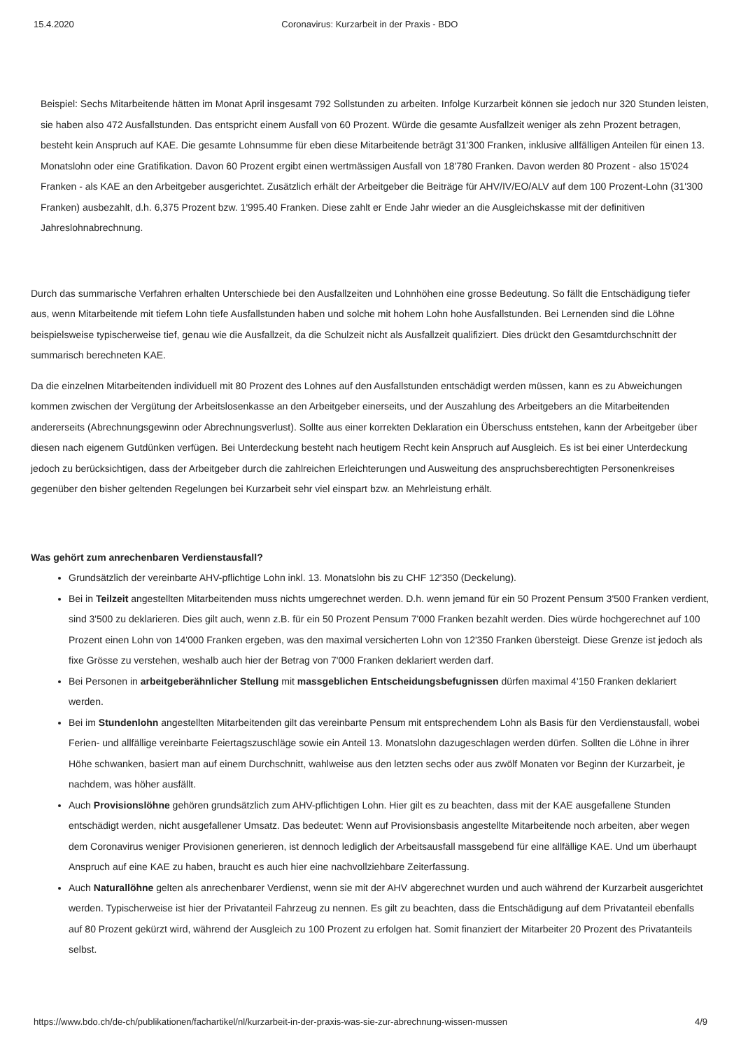15.4.2020 Coronavirus: Kurzarbeit in der Praxis - BDO
Beispiel: Sechs Mitarbeitende hätten im Monat April insgesamt 792 Sollstunden zu arbeiten. Infolge Kurzarbeit können sie jedoch nur 320 Stunden leisten, sie haben also 472 Ausfallstunden. Das entspricht einem Ausfall von 60 Prozent. Würde die gesamte Ausfallzeit weniger als zehn Prozent betragen, besteht kein Anspruch auf KAE. Die gesamte Lohnsumme für eben diese Mitarbeitende beträgt 31'300 Franken, inklusive allfälligen Anteilen für einen 13. Monatslohn oder eine Gratifikation. Davon 60 Prozent ergibt einen wertmässigen Ausfall von 18'780 Franken. Davon werden 80 Prozent - also 15'024 Franken - als KAE an den Arbeitgeber ausgerichtet. Zusätzlich erhält der Arbeitgeber die Beiträge für AHV/IV/EO/ALV auf dem 100 Prozent-Lohn (31'300 Franken) ausbezahlt, d.h. 6,375 Prozent bzw. 1'995.40 Franken. Diese zahlt er Ende Jahr wieder an die Ausgleichskasse mit der definitiven Jahreslohnabrechnung.
Durch das summarische Verfahren erhalten Unterschiede bei den Ausfallzeiten und Lohnhöhen eine grosse Bedeutung. So fällt die Entschädigung tiefer aus, wenn Mitarbeitende mit tiefem Lohn tiefe Ausfallstunden haben und solche mit hohem Lohn hohe Ausfallstunden. Bei Lernenden sind die Löhne beispielsweise typischerweise tief, genau wie die Ausfallzeit, da die Schulzeit nicht als Ausfallzeit qualifiziert. Dies drückt den Gesamtdurchschnitt der summarisch berechneten KAE.
Da die einzelnen Mitarbeitenden individuell mit 80 Prozent des Lohnes auf den Ausfallstunden entschädigt werden müssen, kann es zu Abweichungen kommen zwischen der Vergütung der Arbeitslosenkasse an den Arbeitgeber einerseits, und der Auszahlung des Arbeitgebers an die Mitarbeitenden andererseits (Abrechnungsgewinn oder Abrechnungsverlust). Sollte aus einer korrekten Deklaration ein Überschuss entstehen, kann der Arbeitgeber über diesen nach eigenem Gutdünken verfügen. Bei Unterdeckung besteht nach heutigem Recht kein Anspruch auf Ausgleich. Es ist bei einer Unterdeckung jedoch zu berücksichtigen, dass der Arbeitgeber durch die zahlreichen Erleichterungen und Ausweitung des anspruchsberechtigten Personenkreises gegenüber den bisher geltenden Regelungen bei Kurzarbeit sehr viel einspart bzw. an Mehrleistung erhält.
Was gehört zum anrechenbaren Verdienstausfall?
Grundsätzlich der vereinbarte AHV-pflichtige Lohn inkl. 13. Monatslohn bis zu CHF 12'350 (Deckelung).
Bei in Teilzeit angestellten Mitarbeitenden muss nichts umgerechnet werden. D.h. wenn jemand für ein 50 Prozent Pensum 3'500 Franken verdient, sind 3'500 zu deklarieren. Dies gilt auch, wenn z.B. für ein 50 Prozent Pensum 7'000 Franken bezahlt werden. Dies würde hochgerechnet auf 100 Prozent einen Lohn von 14'000 Franken ergeben, was den maximal versicherten Lohn von 12'350 Franken übersteigt. Diese Grenze ist jedoch als fixe Grösse zu verstehen, weshalb auch hier der Betrag von 7'000 Franken deklariert werden darf.
Bei Personen in arbeitgeberähnlicher Stellung mit massgeblichen Entscheidungsbefugnissen dürfen maximal 4'150 Franken deklariert werden.
Bei im Stundenlohn angestellten Mitarbeitenden gilt das vereinbarte Pensum mit entsprechendem Lohn als Basis für den Verdienstausfall, wobei Ferien- und allfällige vereinbarte Feiertagszuschläge sowie ein Anteil 13. Monatslohn dazugeschlagen werden dürfen. Sollten die Löhne in ihrer Höhe schwanken, basiert man auf einem Durchschnitt, wahlweise aus den letzten sechs oder aus zwölf Monaten vor Beginn der Kurzarbeit, je nachdem, was höher ausfällt.
Auch Provisionslöhne gehören grundsätzlich zum AHV-pflichtigen Lohn. Hier gilt es zu beachten, dass mit der KAE ausgefallene Stunden entschädigt werden, nicht ausgefallener Umsatz. Das bedeutet: Wenn auf Provisionsbasis angestellte Mitarbeitende noch arbeiten, aber wegen dem Coronavirus weniger Provisionen generieren, ist dennoch lediglich der Arbeitsausfall massgebend für eine allfällige KAE. Und um überhaupt Anspruch auf eine KAE zu haben, braucht es auch hier eine nachvollziehbare Zeiterfassung.
Auch Naturallöhne gelten als anrechenbarer Verdienst, wenn sie mit der AHV abgerechnet wurden und auch während der Kurzarbeit ausgerichtet werden. Typischerweise ist hier der Privatanteil Fahrzeug zu nennen. Es gilt zu beachten, dass die Entschädigung auf dem Privatanteil ebenfalls auf 80 Prozent gekürzt wird, während der Ausgleich zu 100 Prozent zu erfolgen hat. Somit finanziert der Mitarbeiter 20 Prozent des Privatanteils selbst.
https://www.bdo.ch/de-ch/publikationen/fachartikel/nl/kurzarbeit-in-der-praxis-was-sie-zur-abrechnung-wissen-mussen 4/9